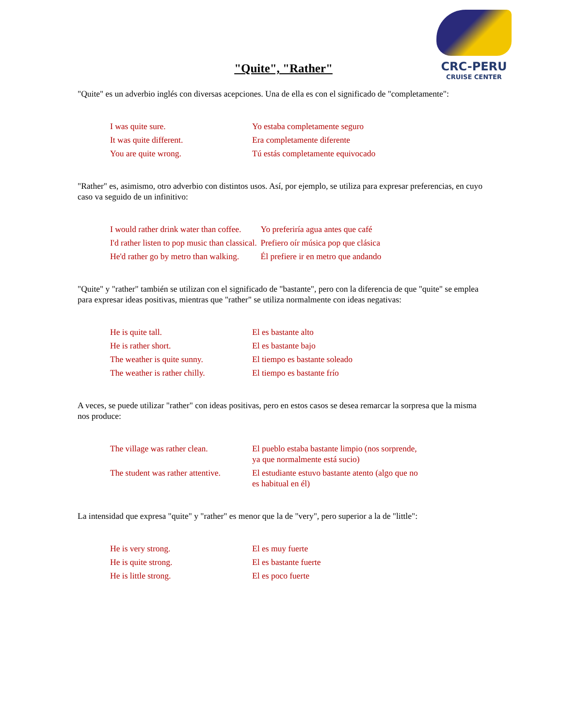CRC-PERU
CRUISE CENTER
"Quite", "Rather"
"Quite" es un adverbio inglés con diversas acepciones. Una de ella es con el significado de "completamente":
| I was quite sure. | Yo estaba completamente seguro |
| It was quite different. | Era completamente diferente |
| You are quite wrong. | Tú estás completamente equivocado |
"Rather" es, asimismo, otro adverbio con distintos usos. Así, por ejemplo, se utiliza para expresar preferencias, en cuyo caso va seguido de un infinitivo:
| I would rather drink water than coffee. | Yo preferiría agua antes que café |
| I'd rather listen to pop music than classical. | Prefiero oír música pop que clásica |
| He'd rather go by metro than walking. | Él prefiere ir en metro que andando |
"Quite" y "rather" también se utilizan con el significado de "bastante", pero con la diferencia de que "quite" se emplea para expresar ideas positivas, mientras que "rather" se utiliza normalmente con ideas negativas:
| He is quite tall. | El es bastante alto |
| He is rather short. | El es bastante bajo |
| The weather is quite sunny. | El tiempo es bastante soleado |
| The weather is rather chilly. | El tiempo es bastante frío |
A veces, se puede utilizar "rather" con ideas positivas, pero en estos casos se desea remarcar la sorpresa que la misma nos produce:
| The village was rather clean. | El pueblo estaba bastante limpio (nos sorprende, ya que normalmente está sucio) |
| The student was rather attentive. | El estudiante estuvo bastante atento (algo que no es habitual en él) |
La intensidad que expresa "quite" y "rather" es menor que la de "very", pero superior a la de "little":
| He is very strong. | El es muy fuerte |
| He is quite strong. | El es bastante fuerte |
| He is little strong. | El es poco fuerte |